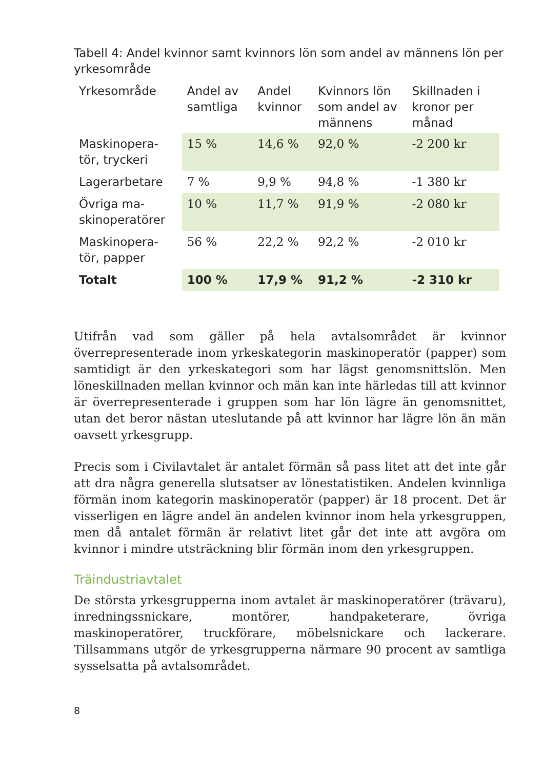Tabell 4: Andel kvinnor samt kvinnors lön som andel av männens lön per yrkesområde
| Yrkesområde | Andel av samtliga | Andel kvinnor | Kvinnors lön som andel av männens | Skillnaden i kronor per månad |
| --- | --- | --- | --- | --- |
| Maskinopera-tör, tryckeri | 15 % | 14,6 % | 92,0 % | -2 200 kr |
| Lagerarbetare | 7 % | 9,9 % | 94,8 % | -1 380 kr |
| Övriga ma-skinoperatörer | 10 % | 11,7 % | 91,9 % | -2 080 kr |
| Maskinopera-tör, papper | 56 % | 22,2 % | 92,2 % | -2 010 kr |
| Totalt | 100 % | 17,9 % | 91,2 % | -2 310 kr |
Utifrån vad som gäller på hela avtalsområdet är kvinnor överrepresenterade inom yrkeskategorin maskinoperatör (papper) som samtidigt är den yrkeskategori som har lägst genomsnittslön. Men löneskillnaden mellan kvinnor och män kan inte härledas till att kvinnor är överrepresenterade i gruppen som har lön lägre än genomsnittet, utan det beror nästan uteslutande på att kvinnor har lägre lön än män oavsett yrkesgrupp.
Precis som i Civilavtalet är antalet förmän så pass litet att det inte går att dra några generella slutsatser av lönestatistiken. Andelen kvinnliga förmän inom kategorin maskinoperatör (papper) är 18 procent. Det är visserligen en lägre andel än andelen kvinnor inom hela yrkesgruppen, men då antalet förmän är relativt litet går det inte att avgöra om kvinnor i mindre utsträckning blir förmän inom den yrkesgruppen.
Träindustriavtalet
De största yrkesgrupperna inom avtalet är maskinoperatörer (trävaru), inredningssnickare, montörer, handpaketerare, övriga maskinoperatörer, truckförare, möbelsnickare och lackerare. Tillsammans utgör de yrkesgrupperna närmare 90 procent av samtliga sysselsatta på avtalsområdet.
8